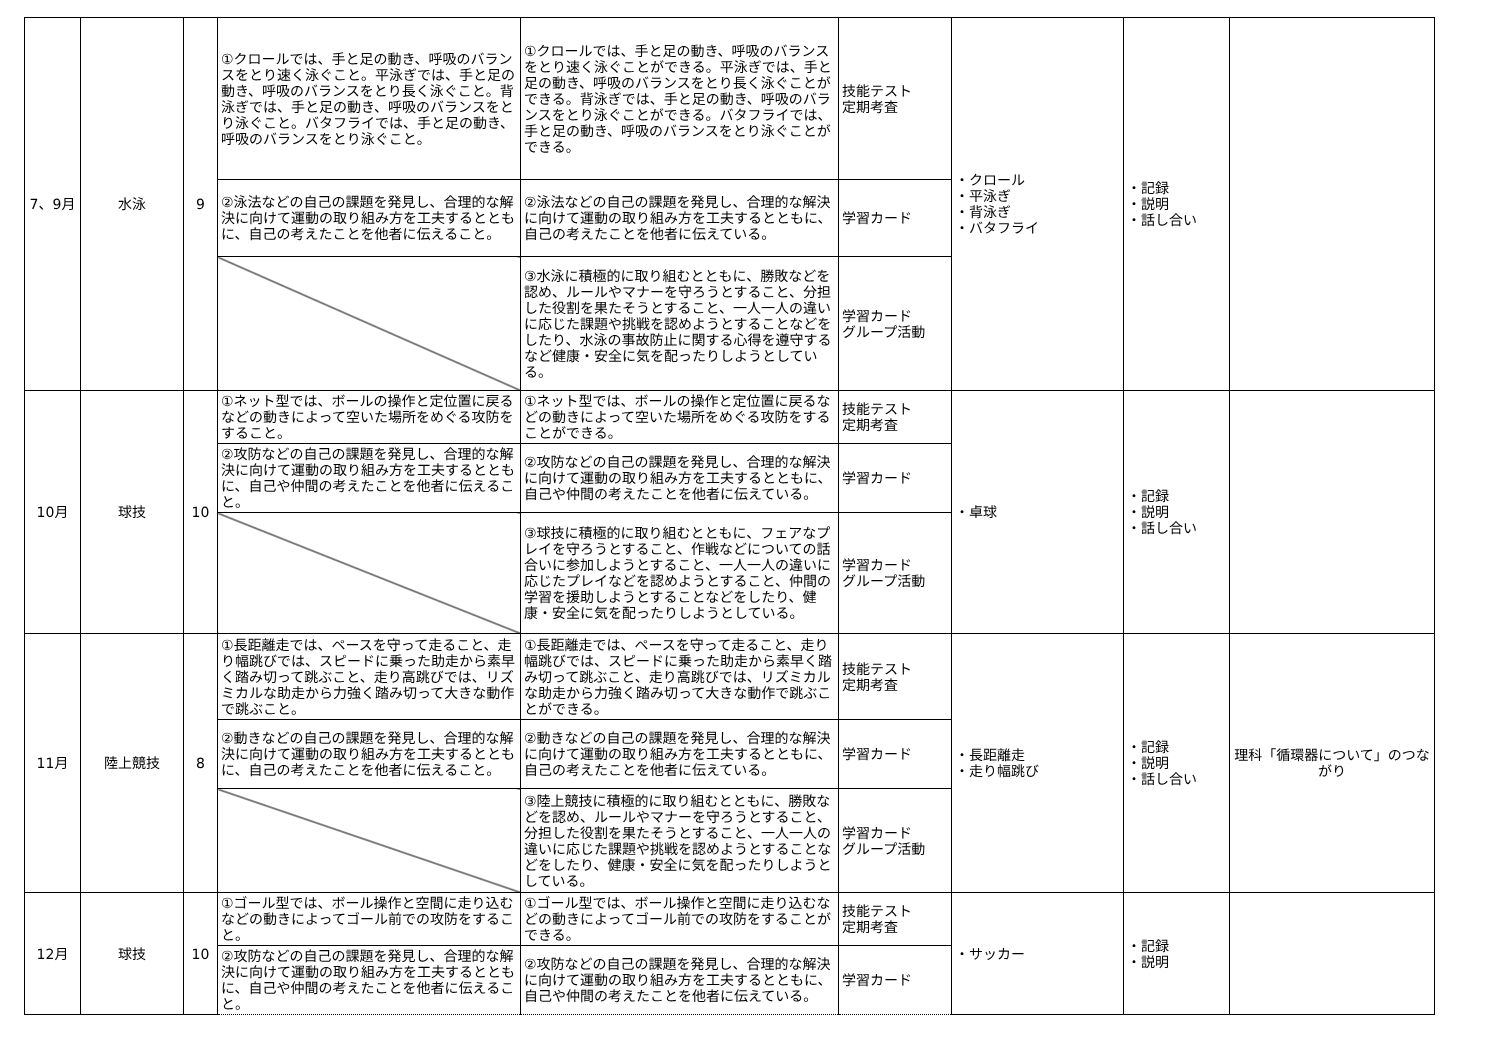| 7、9月 | 水泳 | 9 | ①クロールでは、手と足の動き、呼吸のバランスをとり速く泳ぐこと。平泳ぎでは、手と足の動き、呼吸のバランスをとり長く泳ぐこと。背泳ぎでは、手と足の動き、呼吸のバランスをとり泳ぐこと。バタフライでは、手と足の動き、呼吸のバランスをとり泳ぐこと。 | ①クロールでは、手と足の動き、呼吸のバランスをとり速く泳ぐことができる。平泳ぎでは、手と足の動き、呼吸のバランスをとり長く泳ぐことができる。背泳ぎでは、手と足の動き、呼吸のバランスをとり泳ぐことができる。バタフライでは、手と足の動き、呼吸のバランスをとり泳ぐことができる。 | 技能テスト 定期考査 | ・クロール ・平泳ぎ ・背泳ぎ ・バタフライ | ・記録 ・説明 ・話し合い | |
| | | | ②泳法などの自己の課題を発見し、合理的な解決に向けて運動の取り組み方を工夫するとともに、自己の考えたことを他者に伝えること。 | ②泳法などの自己の課題を発見し、合理的な解決に向けて運動の取り組み方を工夫するとともに、自己の考えたことを他者に伝えている。 | 学習カード | | | |
| | | | | ③水泳に積極的に取り組むとともに、勝敗などを認め、ルールやマナーを守ろうとすること、分担した役割を果たそうとすること、一人一人の違いに応じた課題や挑戦を認めようとすることなどをしたり、水泳の事故防止に関する心得を遵守するなど健康・安全に気を配ったりしようとしている。 | 学習カード グループ活動 | | | |
| 10月 | 球技 | 10 | ①ネット型では、ボールの操作と定位置に戻るなどの動きによって空いた場所をめぐる攻防をすること。 | ①ネット型では、ボールの操作と定位置に戻るなどの動きによって空いた場所をめぐる攻防をすることができる。 | 技能テスト 定期考査 | ・卓球 | ・記録 ・説明 ・話し合い | |
| | | | ②攻防などの自己の課題を発見し、合理的な解決に向けて運動の取り組み方を工夫するとともに、自己や仲間の考えたことを他者に伝えること。 | ②攻防などの自己の課題を発見し、合理的な解決に向けて運動の取り組み方を工夫するとともに、自己や仲間の考えたことを他者に伝えている。 | 学習カード | | | |
| | | | | ③球技に積極的に取り組むとともに、フェアなプレイを守ろうとすること、作戦などについての話合いに参加しようとすること、一人一人の違いに応じたプレイなどを認めようとすること、仲間の学習を援助しようとすることなどをしたり、健康・安全に気を配ったりしようとしている。 | 学習カード グループ活動 | | | |
| 11月 | 陸上競技 | 8 | ①長距離走では、ペースを守って走ること、走り幅跳びでは、スピードに乗った助走から素早く踏み切って跳ぶこと、走り高跳びでは、リズミカルな助走から力強く踏み切って大きな動作で跳ぶこと。 | ①長距離走では、ペースを守って走ること、走り幅跳びでは、スピードに乗った助走から素早く踏み切って跳ぶこと、走り高跳びでは、リズミカルな助走から力強く踏み切って大きな動作で跳ぶことができる。 | 技能テスト 定期考査 | ・長距離走 ・走り幅跳び | ・記録 ・説明 ・話し合い | 理科「循環器について」のつながり |
| | | | ②動きなどの自己の課題を発見し、合理的な解決に向けて運動の取り組み方を工夫するとともに、自己の考えたことを他者に伝えること。 | ②動きなどの自己の課題を発見し、合理的な解決に向けて運動の取り組み方を工夫するとともに、自己の考えたことを他者に伝えている。 | 学習カード | | | |
| | | | | ③陸上競技に積極的に取り組むとともに、勝敗などを認め、ルールやマナーを守ろうとすること、分担した役割を果たそうとすること、一人一人の違いに応じた課題や挑戦を認めようとすることなどをしたり、健康・安全に気を配ったりしようとしている。 | 学習カード グループ活動 | | | |
| 12月 | 球技 | 10 | ①ゴール型では、ボール操作と空間に走り込むなどの動きによってゴール前での攻防をすること。 | ①ゴール型では、ボール操作と空間に走り込むなどの動きによってゴール前での攻防をすることができる。 | 技能テスト 定期考査 | ・サッカー | ・記録 ・説明 | |
| | | | ②攻防などの自己の課題を発見し、合理的な解決に向けて運動の取り組み方を工夫するとともに、自己や仲間の考えたことを他者に伝えること。 | ②攻防などの自己の課題を発見し、合理的な解決に向けて運動の取り組み方を工夫するとともに、自己や仲間の考えたことを他者に伝えている。 | 学習カード | | | |